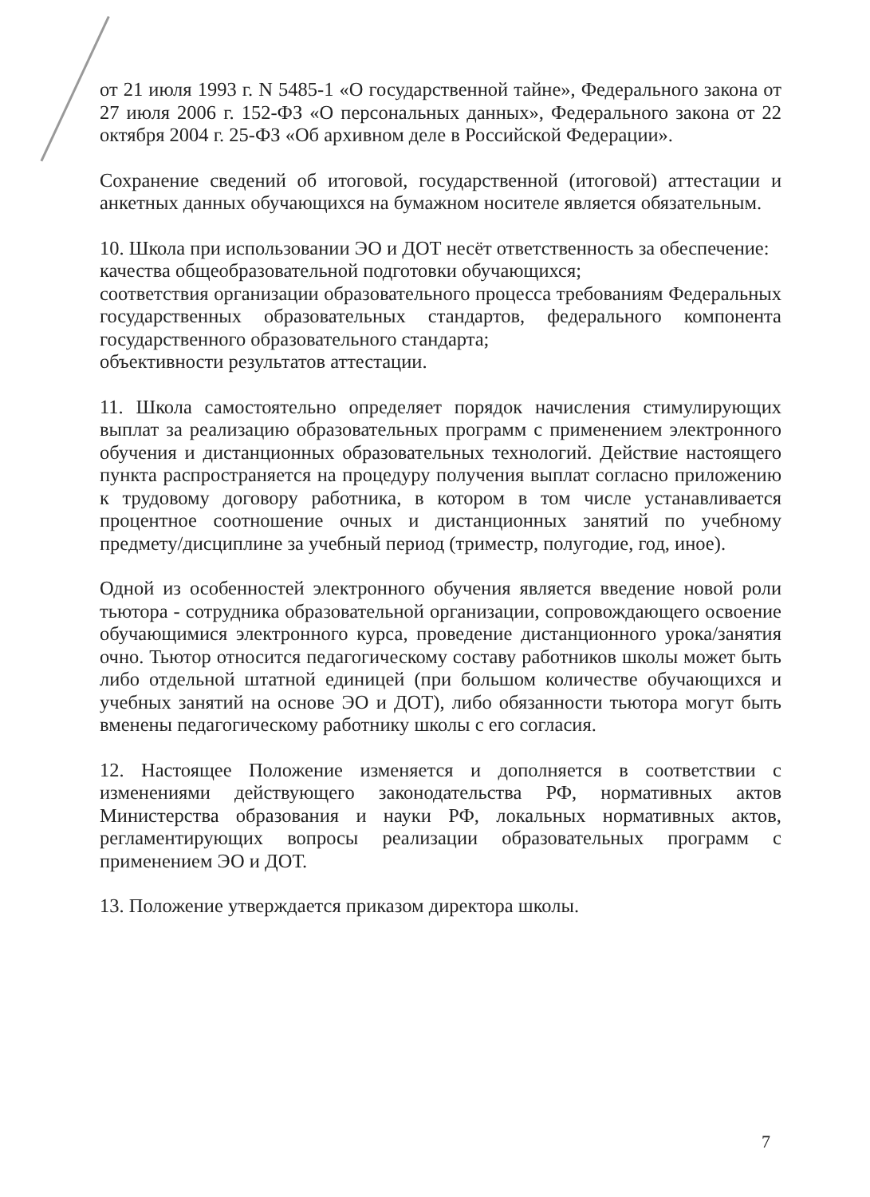от 21 июля 1993 г. N 5485-1 «О государственной тайне», Федерального закона от 27 июля 2006 г. 152-ФЗ «О персональных данных», Федерального закона от 22 октября 2004 г. 25-ФЗ «Об архивном деле в Российской Федерации».
Сохранение сведений об итоговой, государственной (итоговой) аттестации и анкетных данных обучающихся на бумажном носителе является обязательным.
10. Школа при использовании ЭО и ДОТ несёт ответственность за обеспечение:
качества общеобразовательной подготовки обучающихся;
соответствия организации образовательного процесса требованиям Федеральных государственных образовательных стандартов, федерального компонента государственного образовательного стандарта;
объективности результатов аттестации.
11. Школа самостоятельно определяет порядок начисления стимулирующих выплат за реализацию образовательных программ с применением электронного обучения и дистанционных образовательных технологий. Действие настоящего пункта распространяется на процедуру получения выплат согласно приложению к трудовому договору работника, в котором в том числе устанавливается процентное соотношение очных и дистанционных занятий по учебному предмету/дисциплине за учебный период (триместр, полугодие, год, иное).
Одной из особенностей электронного обучения является введение новой роли тьютора - сотрудника образовательной организации, сопровождающего освоение обучающимися электронного курса, проведение дистанционного урока/занятия очно. Тьютор относится педагогическому составу работников школы может быть либо отдельной штатной единицей (при большом количестве обучающихся и учебных занятий на основе ЭО и ДОТ), либо обязанности тьютора могут быть вменены педагогическому работнику школы с его согласия.
12. Настоящее Положение изменяется и дополняется в соответствии с изменениями действующего законодательства РФ, нормативных актов Министерства образования и науки РФ, локальных нормативных актов, регламентирующих вопросы реализации образовательных программ с применением ЭО и ДОТ.
13. Положение утверждается приказом директора школы.
7